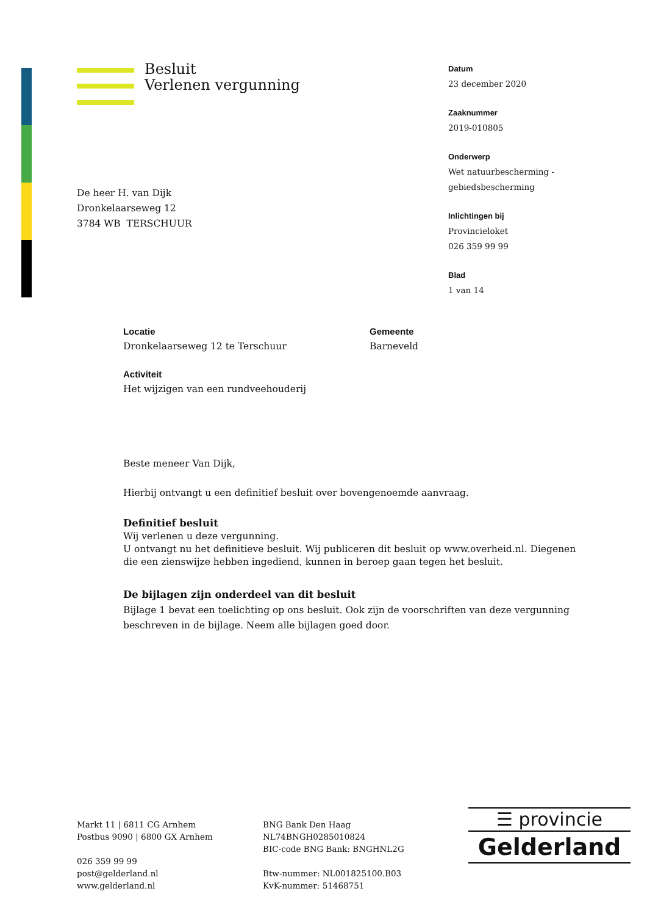Besluit
Verlenen vergunning
Datum
23 december 2020
Zaaknummer
2019-010805
Onderwerp
Wet natuurbescherming -
gebiedsbescherming
Inlichtingen bij
Provincieloket
026 359 99 99
Blad
1 van 14
De heer H. van Dijk
Dronkelaarseweg 12
3784 WB TERSCHUUR
Locatie
Dronkelaarseweg 12 te Terschuur
Gemeente
Barneveld
Activiteit
Het wijzigen van een rundveehouderij
Beste meneer Van Dijk,
Hierbij ontvangt u een definitief besluit over bovengenoemde aanvraag.
Definitief besluit
Wij verlenen u deze vergunning.
U ontvangt nu het definitieve besluit. Wij publiceren dit besluit op www.overheid.nl. Diegenen die een zienswijze hebben ingediend, kunnen in beroep gaan tegen het besluit.
De bijlagen zijn onderdeel van dit besluit
Bijlage 1 bevat een toelichting op ons besluit. Ook zijn de voorschriften van deze vergunning beschreven in de bijlage. Neem alle bijlagen goed door.
Markt 11 | 6811 CG Arnhem
Postbus 9090 | 6800 GX Arnhem
026 359 99 99
post@gelderland.nl
www.gelderland.nl
BNG Bank Den Haag
NL74BNGH0285010824
BIC-code BNG Bank: BNGHNL2G
Btw-nummer: NL001825100.B03
KvK-nummer: 51468751
☰ provincie
Gelderland